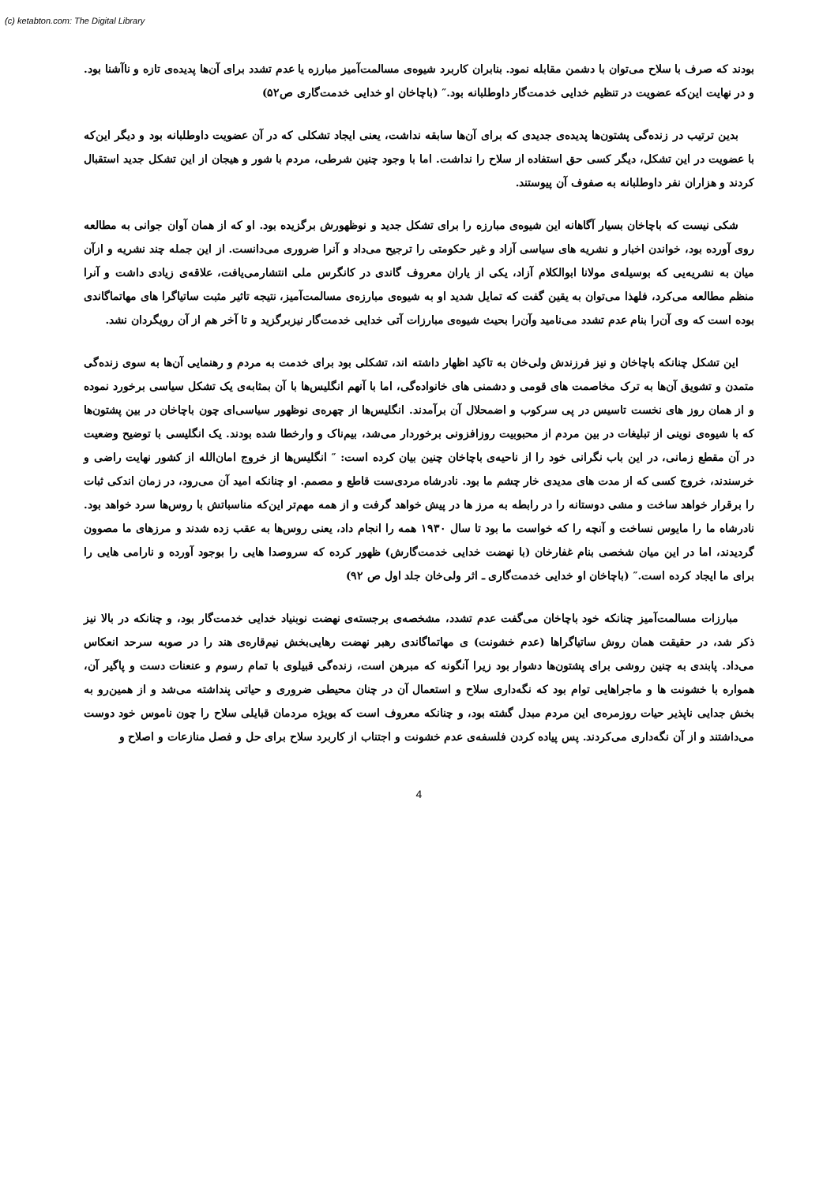(c) ketabton.com: The Digital Library
بودند که صرف با سلاح می‌توان با دشمن مقابله نمود. بنابران کاربرد شیوه‌ی مسالمت‌آمیز مبارزه یا عدم تشدد برای آن‌ها پدیده‌ی تازه و ناآشنا بود. و در نهایت این‌که عضویت در تنظیم خدایی خدمت‌گار داوطلبانه بود.″ (باچاخان او خدایی خدمت‌گاری ص۵۲)
بدین ترتیب در زنده‌گی پشتون‌ها پدیده‌ی جدیدی که برای آن‌ها سابقه نداشت، یعنی ایجاد تشکلی که در آن عضویت داوطلبانه بود و دیگر این‌که با عضویت در این تشکل، دیگر کسی حق استفاده از سلاح را نداشت. اما با وجود چنین شرطی، مردم با شور و هیجان از این تشکل جدید استقبال کردند و هزاران نفر داوطلبانه به صفوف آن پیوستند.
شکی نیست که باچاخان بسیار آگاهانه این شیوه‌ی مبارزه را برای تشکل جدید و نوظهورش برگزیده بود. او که از همان آوان جوانی به مطالعه روی آورده بود، خواندن اخبار و نشریه های سیاسی آزاد و غیر حکومتی را ترجیح می‌داد و آنرا ضروری می‌دانست. از این جمله چند نشریه و ازآن میان به نشریه‌یی که بوسیله‌ی مولانا ابوالکلام آزاد، یکی از یاران معروف گاندی در کانگرس ملی انتشارمی‌یافت، علاقه‌ی زیادی داشت و آنرا منظم مطالعه می‌کرد، فلهذا می‌توان به یقین گفت که تمایل شدید او به شیوه‌ی مبارزه‌ی مسالمت‌آمیز، نتیجه تاثیر مثبت ساتیاگرا های مهاتماگاندی بوده است که وی آن‌را بنام عدم تشدد می‌نامید وآن‌را بحیث شیوه‌ی مبارزات آتی خدایی خدمت‌گار نیزبرگزید و تا آخر هم از آن رویگردان نشد.
این تشکل چنانکه باچاخان و نیز فرزندش ولی‌خان به تاکید اظهار داشته اند، تشکلی بود برای خدمت به مردم و رهنمایی آن‌ها به سوی زنده‌گی متمدن و تشویق آن‌ها به ترک مخاصمت های قومی و دشمنی های خانواده‌گی، اما با آنهم انگلیس‌ها با آن بمثابه‌ی یک تشکل سیاسی برخورد نموده و از همان روز های نخست تاسیس در پی سرکوب و اضمحلال آن برآمدند. انگلیس‌ها از چهره‌ی نوظهور سیاسی‌ای چون باچاخان در بین پشتون‌ها که با شیوه‌ی نوینی از تبلیغات در بین مردم از محبوبیت روزافزونی برخوردار می‌شد، بیم‌ناک و وارخطا شده بودند. یک انگلیسی با توضیح وضعیت در آن مقطع زمانی، در این باب نگرانی خود را از ناحیه‌ی باچاخان چنین بیان کرده است: ″ انگلیس‌ها از خروج امان‌الله از کشور نهایت راضی و خرسندند، خروج کسی که از مدت های مدیدی خار چشم ما بود. نادرشاه مردی‌ست قاطع و مصمم. او چنانکه امید آن می‌رود، در زمان اندکی ثبات را برقرار خواهد ساخت و مشی دوستانه را در رابطه به مرز ها در پیش خواهد گرفت و از همه مهم‌تر این‌که مناسباتش با روس‌ها سرد خواهد بود. نادرشاه ما را مایوس نساخت و آنچه را که خواست ما بود تا سال ۱۹۳۰ همه را انجام داد، یعنی روس‌ها به عقب زده شدند و مرزهای ما مصوون گردیدند، اما در این میان شخصی بنام غفارخان (با نهضت خدایی خدمت‌گارش) ظهور کرده که سروصدا هایی را بوجود آورده و نارامی هایی را برای ما ایجاد کرده است.″ (باچاخان او خدایی خدمت‌گاری ـ اثر ولی‌خان جلد اول ص ۹۲)
مبارزات مسالمت‌آمیز چنانکه خود باچاخان می‌گفت عدم تشدد، مشخصه‌ی برجسته‌ی نهضت نوبنیاد خدایی خدمت‌گار بود، و چنانکه در بالا نیز ذکر شد، در حقیقت همان روش ساتیاگراها (عدم خشونت) ی مهاتماگاندی رهبر نهضت رهایی‌بخش نیم‌قاره‌ی هند را در صوبه سرحد انعکاس می‌داد. پابندی به چنین روشی برای پشتون‌ها دشوار بود زیرا آنگونه که مبرهن است، زنده‌گی قبیلوی با تمام رسوم و عنعنات دست و پاگیر آن، همواره با خشونت ها و ماجراهایی توام بود که نگه‌داری سلاح و استعمال آن در چنان محیطی ضروری و حیاتی پنداشته می‌شد و از همین‌رو به بخش جدایی ناپذیر حیات روزمره‌ی این مردم مبدل گشته بود، و چنانکه معروف است که بویژه مردمان قبایلی سلاح را چون ناموس خود دوست می‌داشتند و از آن نگه‌داری می‌کردند. پس پیاده کردن فلسفه‌ی عدم خشونت و اجتناب از کاربرد سلاح برای حل و فصل منازعات و اصلاح و
4